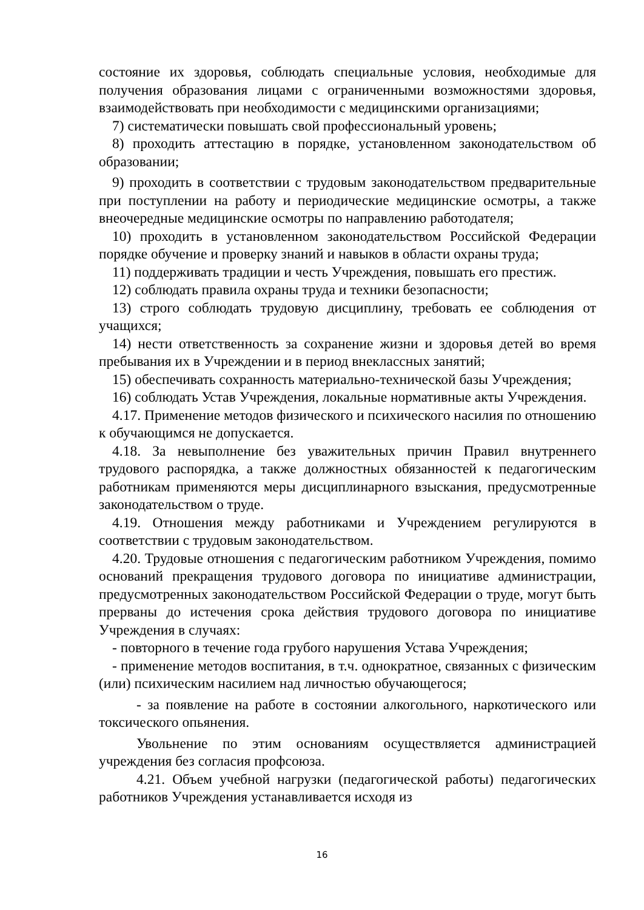состояние их здоровья, соблюдать специальные условия, необходимые для получения образования лицами с ограниченными возможностями здоровья, взаимодействовать при необходимости с медицинскими организациями;
7) систематически повышать свой профессиональный уровень;
8) проходить аттестацию в порядке, установленном законодательством об образовании;
9) проходить в соответствии с трудовым законодательством предварительные при поступлении на работу и периодические медицинские осмотры, а также внеочередные медицинские осмотры по направлению работодателя;
10) проходить в установленном законодательством Российской Федерации порядке обучение и проверку знаний и навыков в области охраны труда;
11) поддерживать традиции и честь Учреждения, повышать его престиж.
12) соблюдать правила охраны труда и техники безопасности;
13) строго соблюдать трудовую дисциплину, требовать ее соблюдения от учащихся;
14) нести ответственность за сохранение жизни и здоровья детей во время пребывания их в Учреждении и в период внеклассных занятий;
15) обеспечивать сохранность материально-технической базы Учреждения;
16) соблюдать Устав Учреждения, локальные нормативные акты Учреждения.
4.17. Применение методов физического и психического насилия по отношению к обучающимся не допускается.
4.18. За невыполнение без уважительных причин Правил внутреннего трудового распорядка, а также должностных обязанностей к педагогическим работникам применяются меры дисциплинарного взыскания, предусмотренные законодательством о труде.
4.19. Отношения между работниками и Учреждением регулируются в соответствии с трудовым законодательством.
4.20. Трудовые отношения с педагогическим работником Учреждения, помимо оснований прекращения трудового договора по инициативе администрации, предусмотренных законодательством Российской Федерации о труде, могут быть прерваны до истечения срока действия трудового договора по инициативе Учреждения в случаях:
- повторного в течение года грубого нарушения Устава Учреждения;
- применение методов воспитания, в т.ч. однократное, связанных с физическим (или) психическим насилием над личностью обучающегося;
- за появление на работе в состоянии алкогольного, наркотического или токсического опьянения.
Увольнение по этим основаниям осуществляется администрацией учреждения без согласия профсоюза.
4.21. Объем учебной нагрузки (педагогической работы) педагогических работников Учреждения устанавливается исходя из
16